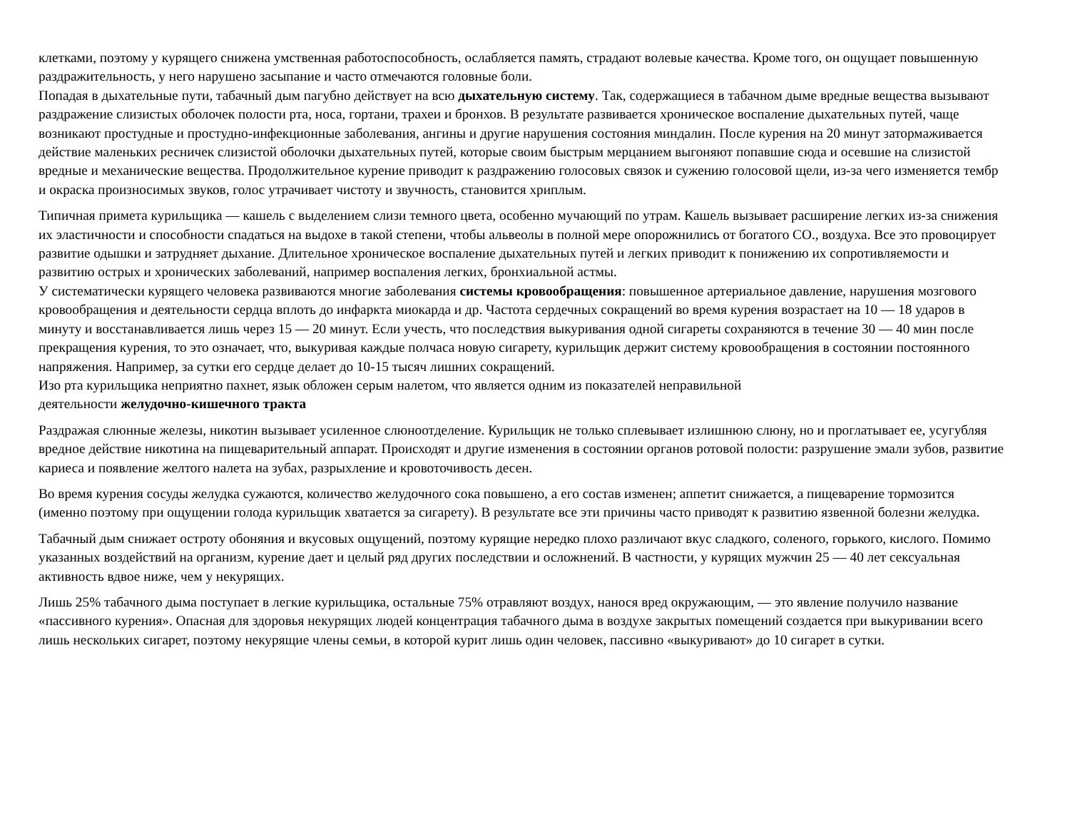клетками, поэтому у курящего снижена умственная работоспособность, ослабляется память, страдают волевые качества. Кроме того, он ощущает повышенную раздражительность, у него нарушено засыпание и часто отмечаются головные боли.
Попадая в дыхательные пути, табачный дым пагубно действует на всю дыхательную систему. Так, содержащиеся в табачном дыме вредные вещества вызывают раздражение слизистых оболочек полости рта, носа, гортани, трахеи и бронхов. В результате развивается хроническое воспаление дыхательных путей, чаще возникают простудные и простудно-инфекционные заболевания, ангины и другие нарушения состояния миндалин. После курения на 20 минут затормаживается действие маленьких ресничек слизистой оболочки дыхательных путей, которые своим быстрым мерцанием выгоняют попавшие сюда и осевшие на слизистой вредные и механические вещества. Продолжительное курение приводит к раздражению голосовых связок и сужению голосовой щели, из-за чего изменяется тембр и окраска произносимых звуков, голос утрачивает чистоту и звучность, становится хриплым.
Типичная примета курильщика — кашель с выделением слизи темного цвета, особенно мучающий по утрам. Кашель вызывает расширение легких из-за снижения их эластичности и способности спадаться на выдохе в такой степени, чтобы альвеолы в полной мере опорожнились от богатого СО., воздуха. Все это провоцирует развитие одышки и затрудняет дыхание. Длительное хроническое воспаление дыхательных путей и легких приводит к понижению их сопротивляемости и развитию острых и хронических заболеваний, например воспаления легких, бронхиальной астмы.
У систематически курящего человека развиваются многие заболевания системы кровообращения: повышенное артериальное давление, нарушения мозгового кровообращения и деятельности сердца вплоть до инфаркта миокарда и др. Частота сердечных сокращений во время курения возрастает на 10 — 18 ударов в минуту и восстанавливается лишь через 15 — 20 минут. Если учесть, что последствия выкуривания одной сигареты сохраняются в течение 30 — 40 мин после прекращения курения, то это означает, что, выкуривая каждые полчаса новую сигарету, курильщик держит систему кровообращения в состоянии постоянного напряжения. Например, за сутки его сердце делает до 10-15 тысяч лишних сокращений.
Изо рта курильщика неприятно пахнет, язык обложен серым налетом, что является одним из показателей неправильной
деятельности желудочно-кишечного тракта
Раздражая слюнные железы, никотин вызывает усиленное слюноотделение. Курильщик не только сплевывает излишнюю слюну, но и проглатывает ее, усугубляя вредное действие никотина на пищеварительный аппарат. Происходят и другие изменения в состоянии органов ротовой полости: разрушение эмали зубов, развитие кариеса и появление желтого налета на зубах, разрыхление и кровоточивость десен.
Во время курения сосуды желудка сужаются, количество желудочного сока повышено, а его состав изменен; аппетит снижается, а пищеварение тормозится (именно поэтому при ощущении голода курильщик хватается за сигарету). В результате все эти причины часто приводят к развитию язвенной болезни желудка.
Табачный дым снижает остроту обоняния и вкусовых ощущений, поэтому курящие нередко плохо различают вкус сладкого, соленого, горького, кислого. Помимо указанных воздействий на организм, курение дает и целый ряд других последствии и осложнений. В частности, у курящих мужчин 25 — 40 лет сексуальная активность вдвое ниже, чем у некурящих.
Лишь 25% табачного дыма поступает в легкие курильщика, остальные 75% отравляют воздух, нанося вред окружающим, — это явление получило название «пассивного курения». Опасная для здоровья некурящих людей концентрация табачного дыма в воздухе закрытых помещений создается при выкуривании всего лишь нескольких сигарет, поэтому некурящие члены семьи, в которой курит лишь один человек, пассивно «выкуривают» до 10 сигарет в сутки.